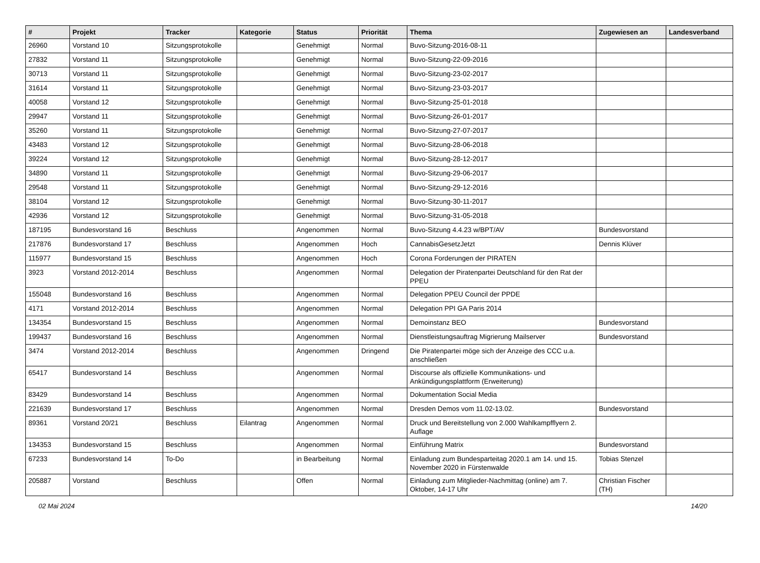| # | Projekt | Tracker | Kategorie | Status | Priorität | Thema | Zugewiesen an | Landesverband |
| --- | --- | --- | --- | --- | --- | --- | --- | --- |
| 26960 | Vorstand 10 | Sitzungsprotokolle | | Genehmigt | Normal | Buvo-Sitzung-2016-08-11 | | |
| 27832 | Vorstand 11 | Sitzungsprotokolle | | Genehmigt | Normal | Buvo-Sitzung-22-09-2016 | | |
| 30713 | Vorstand 11 | Sitzungsprotokolle | | Genehmigt | Normal | Buvo-Sitzung-23-02-2017 | | |
| 31614 | Vorstand 11 | Sitzungsprotokolle | | Genehmigt | Normal | Buvo-Sitzung-23-03-2017 | | |
| 40058 | Vorstand 12 | Sitzungsprotokolle | | Genehmigt | Normal | Buvo-Sitzung-25-01-2018 | | |
| 29947 | Vorstand 11 | Sitzungsprotokolle | | Genehmigt | Normal | Buvo-Sitzung-26-01-2017 | | |
| 35260 | Vorstand 11 | Sitzungsprotokolle | | Genehmigt | Normal | Buvo-Sitzung-27-07-2017 | | |
| 43483 | Vorstand 12 | Sitzungsprotokolle | | Genehmigt | Normal | Buvo-Sitzung-28-06-2018 | | |
| 39224 | Vorstand 12 | Sitzungsprotokolle | | Genehmigt | Normal | Buvo-Sitzung-28-12-2017 | | |
| 34890 | Vorstand 11 | Sitzungsprotokolle | | Genehmigt | Normal | Buvo-Sitzung-29-06-2017 | | |
| 29548 | Vorstand 11 | Sitzungsprotokolle | | Genehmigt | Normal | Buvo-Sitzung-29-12-2016 | | |
| 38104 | Vorstand 12 | Sitzungsprotokolle | | Genehmigt | Normal | Buvo-Sitzung-30-11-2017 | | |
| 42936 | Vorstand 12 | Sitzungsprotokolle | | Genehmigt | Normal | Buvo-Sitzung-31-05-2018 | | |
| 187195 | Bundesvorstand 16 | Beschluss | | Angenommen | Normal | Buvo-Sitzung 4.4.23 w/BPT/AV | Bundesvorstand | |
| 217876 | Bundesvorstand 17 | Beschluss | | Angenommen | Hoch | CannabisGesetzJetzt | Dennis Klüver | |
| 115977 | Bundesvorstand 15 | Beschluss | | Angenommen | Hoch | Corona Forderungen der PIRATEN | | |
| 3923 | Vorstand 2012-2014 | Beschluss | | Angenommen | Normal | Delegation der Piratenpartei Deutschland für den Rat der PPEU | | |
| 155048 | Bundesvorstand 16 | Beschluss | | Angenommen | Normal | Delegation PPEU Council der PPDE | | |
| 4171 | Vorstand 2012-2014 | Beschluss | | Angenommen | Normal | Delegation PPI GA Paris 2014 | | |
| 134354 | Bundesvorstand 15 | Beschluss | | Angenommen | Normal | Demoinstanz BEO | Bundesvorstand | |
| 199437 | Bundesvorstand 16 | Beschluss | | Angenommen | Normal | Dienstleistungsauftrag Migrierung Mailserver | Bundesvorstand | |
| 3474 | Vorstand 2012-2014 | Beschluss | | Angenommen | Dringend | Die Piratenpartei möge sich der Anzeige des CCC u.a. anschließen | | |
| 65417 | Bundesvorstand 14 | Beschluss | | Angenommen | Normal | Discourse als offizielle Kommunikations- und Ankündigungsplattform (Erweiterung) | | |
| 83429 | Bundesvorstand 14 | Beschluss | | Angenommen | Normal | Dokumentation Social Media | | |
| 221639 | Bundesvorstand 17 | Beschluss | | Angenommen | Normal | Dresden Demos vom 11.02-13.02. | Bundesvorstand | |
| 89361 | Vorstand 20/21 | Beschluss | Eilantrag | Angenommen | Normal | Druck und Bereitstellung von 2.000 Wahlkampfflyern 2. Auflage | | |
| 134353 | Bundesvorstand 15 | Beschluss | | Angenommen | Normal | Einführung Matrix | Bundesvorstand | |
| 67233 | Bundesvorstand 14 | To-Do | | in Bearbeitung | Normal | Einladung zum Bundesparteitag 2020.1 am 14. und 15. November 2020 in Fürstenwalde | Tobias Stenzel | |
| 205887 | Vorstand | Beschluss | | Offen | Normal | Einladung zum Mitglieder-Nachmittag (online) am 7. Oktober, 14-17 Uhr | Christian Fischer (TH) | |
02 Mai 2024 14/20